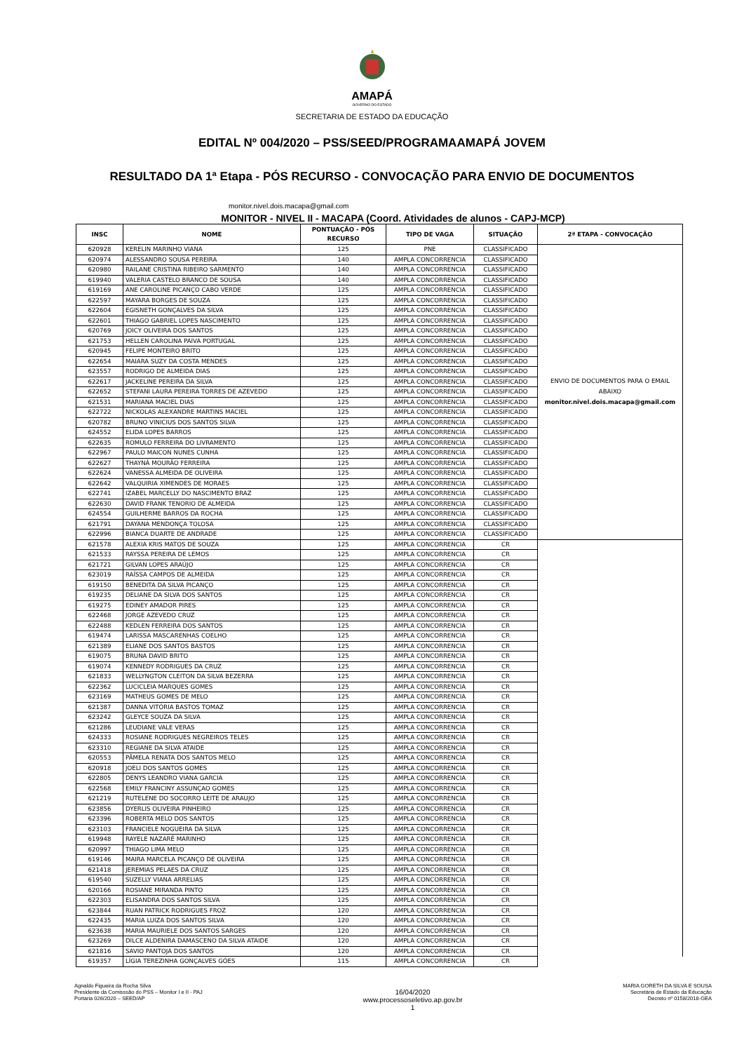AMAPÁ
GOVERNO DO ESTADO
SECRETARIA DE ESTADO DA EDUCAÇÃO
EDITAL Nº 004/2020 – PSS/SEED/PROGRAMAAMAPÁ JOVEM
RESULTADO DA 1ª Etapa - PÓS RECURSO - CONVOCAÇÃO PARA ENVIO DE DOCUMENTOS
monitor.nivel.dois.macapa@gmail.com
MONITOR - NIVEL II - MACAPA (Coord. Atividades de alunos - CAPJ-MCP)
| INSC | NOME | PONTUAÇÃO - PÓS RECURSO | TIPO DE VAGA | SITUAÇÃO | 2ª ETAPA - CONVOCAÇÃO |
| --- | --- | --- | --- | --- | --- |
| 620928 | KERELIN MARINHO VIANA | 125 | PNE | CLASSIFICADO | ENVIO DE DOCUMENTOS PARA O EMAIL ABAIXO monitor.nivel.dois.macapa@gmail.com |
| 620974 | ALESSANDRO SOUSA PEREIRA | 140 | AMPLA CONCORRENCIA | CLASSIFICADO | |
| 620980 | RAILANE CRISTINA RIBEIRO SARMENTO | 140 | AMPLA CONCORRENCIA | CLASSIFICADO | |
| 619940 | VALERIA CASTELO BRANCO DE SOUSA | 140 | AMPLA CONCORRENCIA | CLASSIFICADO | |
| 619169 | ANE CAROLINE PICANÇO CABO VERDE | 125 | AMPLA CONCORRENCIA | CLASSIFICADO | |
| 622597 | MAYARA BORGES DE SOUZA | 125 | AMPLA CONCORRENCIA | CLASSIFICADO | |
| 622604 | EGISNETH GONÇALVES DA SILVA | 125 | AMPLA CONCORRENCIA | CLASSIFICADO | |
| 622601 | THIAGO GABRIEL LOPES NASCIMENTO | 125 | AMPLA CONCORRENCIA | CLASSIFICADO | |
| 620769 | JOICY OLIVEIRA DOS SANTOS | 125 | AMPLA CONCORRENCIA | CLASSIFICADO | |
| 621753 | HELLEN CAROLINA PAIVA PORTUGAL | 125 | AMPLA CONCORRENCIA | CLASSIFICADO | |
| 620945 | FELIPE MONTEIRO BRITO | 125 | AMPLA CONCORRENCIA | CLASSIFICADO | |
| 622654 | MAIARA SUZY DA COSTA MENDES | 125 | AMPLA CONCORRENCIA | CLASSIFICADO | |
| 623557 | RODRIGO DE ALMEIDA DIAS | 125 | AMPLA CONCORRENCIA | CLASSIFICADO | |
| 622617 | JACKELINE PEREIRA DA SILVA | 125 | AMPLA CONCORRENCIA | CLASSIFICADO | |
| 622652 | STEFANI LAURA PEREIRA TORRES DE AZEVEDO | 125 | AMPLA CONCORRENCIA | CLASSIFICADO | |
| 621531 | MARIANA MACIEL DIAS | 125 | AMPLA CONCORRENCIA | CLASSIFICADO | |
| 622722 | NICKOLAS ALEXANDRE MARTINS MACIEL | 125 | AMPLA CONCORRENCIA | CLASSIFICADO | |
| 620782 | BRUNO VINICIUS DOS SANTOS SILVA | 125 | AMPLA CONCORRENCIA | CLASSIFICADO | |
| 624552 | ELIDA LOPES BARROS | 125 | AMPLA CONCORRENCIA | CLASSIFICADO | |
| 622635 | ROMULO FERREIRA DO LIVRAMENTO | 125 | AMPLA CONCORRENCIA | CLASSIFICADO | |
| 622967 | PAULO MAICON NUNES CUNHA | 125 | AMPLA CONCORRENCIA | CLASSIFICADO | |
| 622627 | THAYNÁ MOURÃO FERREIRA | 125 | AMPLA CONCORRENCIA | CLASSIFICADO | |
| 622624 | VANESSA ALMEIDA DE OLIVEIRA | 125 | AMPLA CONCORRENCIA | CLASSIFICADO | |
| 622642 | VALQUIRIA XIMENDES DE MORAES | 125 | AMPLA CONCORRENCIA | CLASSIFICADO | |
| 622741 | IZABEL MARCELLY DO NASCIMENTO BRAZ | 125 | AMPLA CONCORRENCIA | CLASSIFICADO | |
| 622630 | DAVID FRANK TENORIO DE ALMEIDA | 125 | AMPLA CONCORRENCIA | CLASSIFICADO | |
| 624554 | GUILHERME BARROS DA ROCHA | 125 | AMPLA CONCORRENCIA | CLASSIFICADO | |
| 621791 | DAYANA MENDONÇA TOLOSA | 125 | AMPLA CONCORRENCIA | CLASSIFICADO | |
| 622996 | BIANCA DUARTE DE ANDRADE | 125 | AMPLA CONCORRENCIA | CLASSIFICADO | |
| 621578 | ALEXIA KRIS MATOS DE SOUZA | 125 | AMPLA CONCORRENCIA | CR | |
| 621533 | RAYSSA PEREIRA DE LEMOS | 125 | AMPLA CONCORRENCIA | CR | |
| 621721 | GILVAN LOPES ARAÚJO | 125 | AMPLA CONCORRENCIA | CR | |
| 623019 | RAÍSSA CAMPOS DE ALMEIDA | 125 | AMPLA CONCORRENCIA | CR | |
| 619150 | BENEDITA DA SILVA PICANÇO | 125 | AMPLA CONCORRENCIA | CR | |
| 619235 | DELIANE DA SILVA DOS SANTOS | 125 | AMPLA CONCORRENCIA | CR | |
| 619275 | EDINEY AMADOR PIRES | 125 | AMPLA CONCORRENCIA | CR | |
| 622468 | JORGE AZEVEDO CRUZ | 125 | AMPLA CONCORRENCIA | CR | |
| 622488 | KEDLEN FERREIRA DOS SANTOS | 125 | AMPLA CONCORRENCIA | CR | |
| 619474 | LARISSA MASCARENHAS COELHO | 125 | AMPLA CONCORRENCIA | CR | |
| 621389 | ELIANE DOS SANTOS BASTOS | 125 | AMPLA CONCORRENCIA | CR | |
| 619075 | BRUNA DAVID BRITO | 125 | AMPLA CONCORRENCIA | CR | |
| 619074 | KENNEDY RODRIGUES DA CRUZ | 125 | AMPLA CONCORRENCIA | CR | |
| 621833 | WELLYNGTON CLEITON DA SILVA BEZERRA | 125 | AMPLA CONCORRENCIA | CR | |
| 622362 | LUCICLEIA MARQUES GOMES | 125 | AMPLA CONCORRENCIA | CR | |
| 623169 | MATHEUS GOMES DE MELO | 125 | AMPLA CONCORRENCIA | CR | |
| 621387 | DANNA VITÓRIA BASTOS TOMAZ | 125 | AMPLA CONCORRENCIA | CR | |
| 623242 | GLEYCE SOUZA DA SILVA | 125 | AMPLA CONCORRENCIA | CR | |
| 621286 | LEUDIANE VALE VERAS | 125 | AMPLA CONCORRENCIA | CR | |
| 624333 | ROSIANE RODRIGUES NEGREIROS TELES | 125 | AMPLA CONCORRENCIA | CR | |
| 623310 | REGIANE DA SILVA ATAIDE | 125 | AMPLA CONCORRENCIA | CR | |
| 620553 | PÂMELA RENATA DOS SANTOS MELO | 125 | AMPLA CONCORRENCIA | CR | |
| 620918 | JOELI DOS SANTOS GOMES | 125 | AMPLA CONCORRENCIA | CR | |
| 622805 | DENYS LEANDRO VIANA GARCIA | 125 | AMPLA CONCORRENCIA | CR | |
| 622568 | EMILY FRANCINY ASSUNÇAO GOMES | 125 | AMPLA CONCORRENCIA | CR | |
| 621219 | RUTELENE DO SOCORRO LEITE DE ARAUJO | 125 | AMPLA CONCORRENCIA | CR | |
| 623856 | DYERLIS OLIVEIRA PINHEIRO | 125 | AMPLA CONCORRENCIA | CR | |
| 623396 | ROBERTA MELO DOS SANTOS | 125 | AMPLA CONCORRENCIA | CR | |
| 623103 | FRANCIELE NOGUEIRA DA SILVA | 125 | AMPLA CONCORRENCIA | CR | |
| 619948 | RAYELE NAZARÉ MARINHO | 125 | AMPLA CONCORRENCIA | CR | |
| 620997 | THIAGO LIMA MELO | 125 | AMPLA CONCORRENCIA | CR | |
| 619146 | MAIRA MARCELA PICANÇO DE OLIVEIRA | 125 | AMPLA CONCORRENCIA | CR | |
| 621418 | JEREMIAS PELAES DA CRUZ | 125 | AMPLA CONCORRENCIA | CR | |
| 619540 | SUZELLY VIANA ARRELIAS | 125 | AMPLA CONCORRENCIA | CR | |
| 620166 | ROSIANE MIRANDA PINTO | 125 | AMPLA CONCORRENCIA | CR | |
| 622303 | ELISANDRA DOS SANTOS SILVA | 125 | AMPLA CONCORRENCIA | CR | |
| 623844 | RUAN PATRICK RODRIGUES FROZ | 120 | AMPLA CONCORRENCIA | CR | |
| 622435 | MARIA LUIZA DOS SANTOS SILVA | 120 | AMPLA CONCORRENCIA | CR | |
| 623638 | MARIA MAURIELE DOS SANTOS SARGES | 120 | AMPLA CONCORRENCIA | CR | |
| 623269 | DILCE ALDENIRA DAMASCENO DA SILVA ATAIDE | 120 | AMPLA CONCORRENCIA | CR | |
| 621816 | SAVIO PANTOJA DOS SANTOS | 120 | AMPLA CONCORRENCIA | CR | |
| 619357 | LÍGIA TEREZINHA GONÇALVES GÓES | 115 | AMPLA CONCORRENCIA | CR | |
Agnaldo Figueira da Rocha Silva
Presidente da Comisssão do PSS – Monitor I e II - PAJ
Portaria 026/2020 – SEED/AP
16/04/2020
www.processoseletivo.ap.gov.br
1
MARIA GORETH DA SILVA E SOUSA
Secretária de Estado da Educação
Decreto nº 0158/2018-GEA